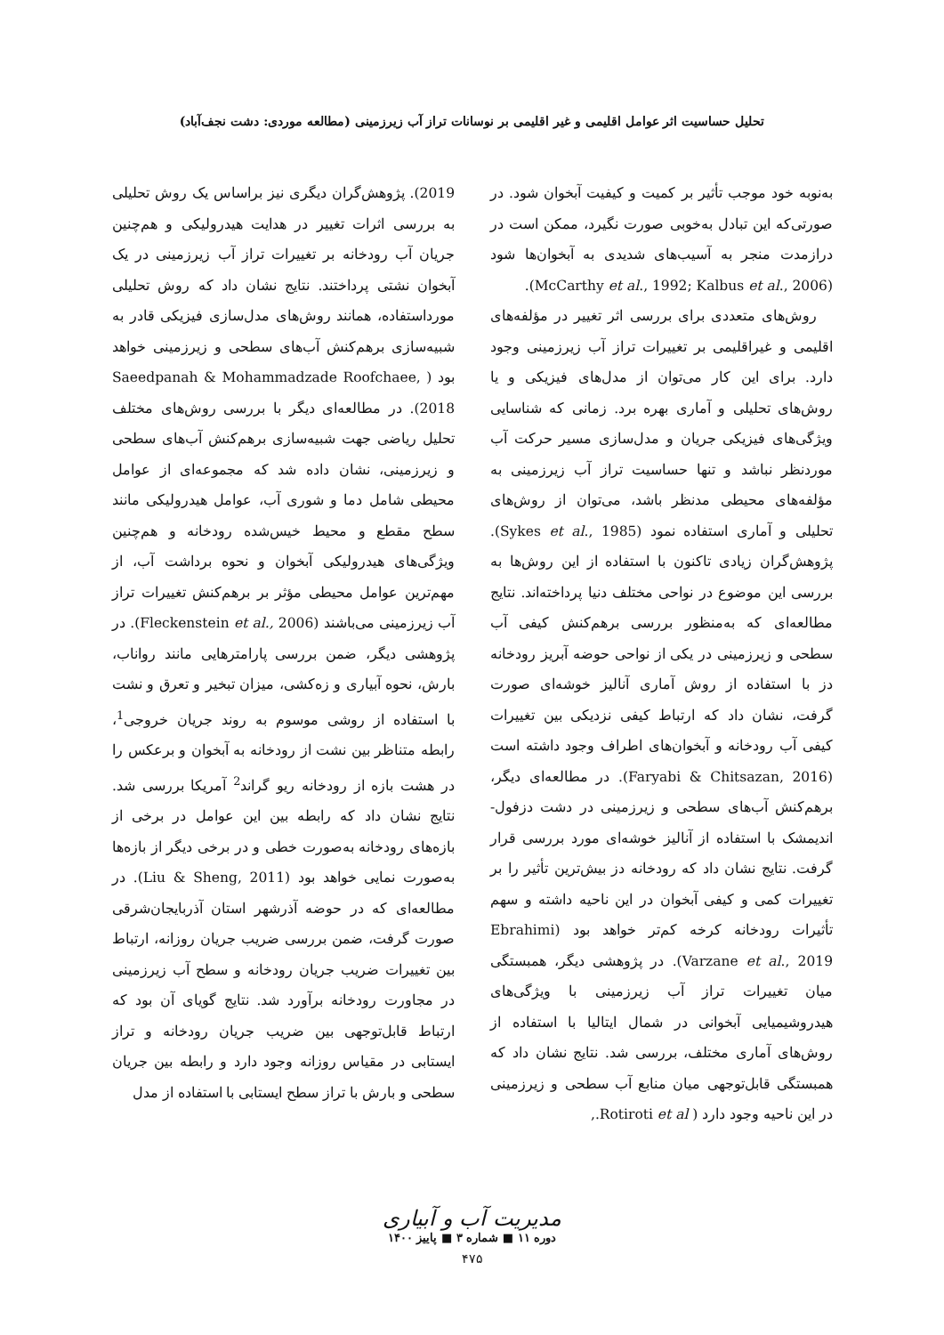تحلیل حساسیت اثر عوامل اقلیمی و غیر اقلیمی بر نوسانات تراز آب زیرزمینی (مطالعه موردی: دشت نجف‌آباد)
به‌نوبه خود موجب تأثیر بر کمیت و کیفیت آبخوان شود. در صورتی‌که این تبادل به‌خوبی صورت نگیرد، ممکن است در درازمدت منجر به آسیب‌های شدیدی به آبخوان‌ها شود (McCarthy et al., 1992; Kalbus et al., 2006).
روش‌های متعددی برای بررسی اثر تغییر در مؤلفه‌های اقلیمی و غیراقلیمی بر تغییرات تراز آب زیرزمینی وجود دارد. برای این کار می‌توان از مدل‌های فیزیکی و یا روش‌های تحلیلی و آماری بهره برد. زمانی که شناسایی ویژگی‌های فیزیکی جریان و مدل‌سازی مسیر حرکت آب موردنظر نباشد و تنها حساسیت تراز آب زیرزمینی به مؤلفه‌های محیطی مدنظر باشد، می‌توان از روش‌های تحلیلی و آماری استفاده نمود (Sykes et al., 1985). پژوهش‌گران زیادی تاکنون با استفاده از این روش‌ها به بررسی این موضوع در نواحی مختلف دنیا پرداخته‌اند. نتایج مطالعه‌ای که به‌منظور بررسی برهم‌کنش کیفی آب سطحی و زیرزمینی در یکی از نواحی حوضه آبریز رودخانه دز با استفاده از روش آماری آنالیز خوشه‌ای صورت گرفت، نشان داد که ارتباط کیفی نزدیکی بین تغییرات کیفی آب رودخانه و آبخوان‌های اطراف وجود داشته است (Faryabi & Chitsazan, 2016). در مطالعه‌ای دیگر، برهم‌کنش آب‌های سطحی و زیرزمینی در دشت دزفول- اندیمشک با استفاده از آنالیز خوشه‌ای مورد بررسی قرار گرفت. نتایج نشان داد که رودخانه دز بیش‌ترین تأثیر را بر تغییرات کمی و کیفی آبخوان در این ناحیه داشته و سهم تأثیرات رودخانه کرخه کم‌تر خواهد بود (Ebrahimi Varzane et al., 2019). در پژوهشی دیگر، همبستگی میان تغییرات تراز آب زیرزمینی با ویژگی‌های هیدروشیمیایی آبخوانی در شمال ایتالیا با استفاده از روش‌های آماری مختلف، بررسی شد. نتایج نشان داد که همبستگی قابل‌توجهی میان منابع آب سطحی و زیرزمینی در این ناحیه وجود دارد ( Rotiroti et al.,
2019). پژوهش‌گران دیگری نیز براساس یک روش تحلیلی به بررسی اثرات تغییر در هدایت هیدرولیکی و هم‌چنین جریان آب رودخانه بر تغییرات تراز آب زیرزمینی در یک آبخوان نشتی پرداختند. نتایج نشان داد که روش تحلیلی مورداستفاده، همانند روش‌های مدل‌سازی فیزیکی قادر به شبیه‌سازی برهم‌کنش آب‌های سطحی و زیرزمینی خواهد بود ( Saeedpanah & Mohammadzade Roofchaee, 2018). در مطالعه‌ای دیگر با بررسی روش‌های مختلف تحلیل ریاضی جهت شبیه‌سازی برهم‌کنش آب‌های سطحی و زیرزمینی، نشان داده شد که مجموعه‌ای از عوامل محیطی شامل دما و شوری آب، عوامل هیدرولیکی مانند سطح مقطع و محیط خیس‌شده رودخانه و هم‌چنین ویژگی‌های هیدرولیکی آبخوان و نحوه برداشت آب، از مهم‌ترین عوامل محیطی مؤثر بر برهم‌کنش تغییرات تراز آب زیرزمینی می‌باشند (Fleckenstein et al., 2006). در پژوهشی دیگر، ضمن بررسی پارامترهایی مانند رواناب، بارش، نحوه آبیاری و زه‌کشی، میزان تبخیر و تعرق و نشت با استفاده از روشی موسوم به روند جریان خروجی<sup>1</sup>، رابطه متناظر بین نشت از رودخانه به آبخوان و برعکس را در هشت بازه از رودخانه ریو گراند<sup>2</sup> آمریکا بررسی شد. نتایج نشان داد که رابطه بین این عوامل در برخی از بازه‌های رودخانه به‌صورت خطی و در برخی دیگر از بازه‌ها به‌صورت نمایی خواهد بود (Liu & Sheng, 2011). در مطالعه‌ای که در حوضه آذرشهر استان آذربایجان‌شرقی صورت گرفت، ضمن بررسی ضریب جریان روزانه، ارتباط بین تغییرات ضریب جریان رودخانه و سطح آب زیرزمینی در مجاورت رودخانه برآورد شد. نتایج گویای آن بود که ارتباط قابل‌توجهی بین ضریب جریان رودخانه و تراز ایستابی در مقیاس روزانه وجود دارد و رابطه بین جریان سطحی و بارش با تراز سطح ایستابی با استفاده از مدل
مدیریت آب و آبیاری
دوره ۱۱ ■ شماره ۳ ■ پاییز ۱۴۰۰
۴۷۵